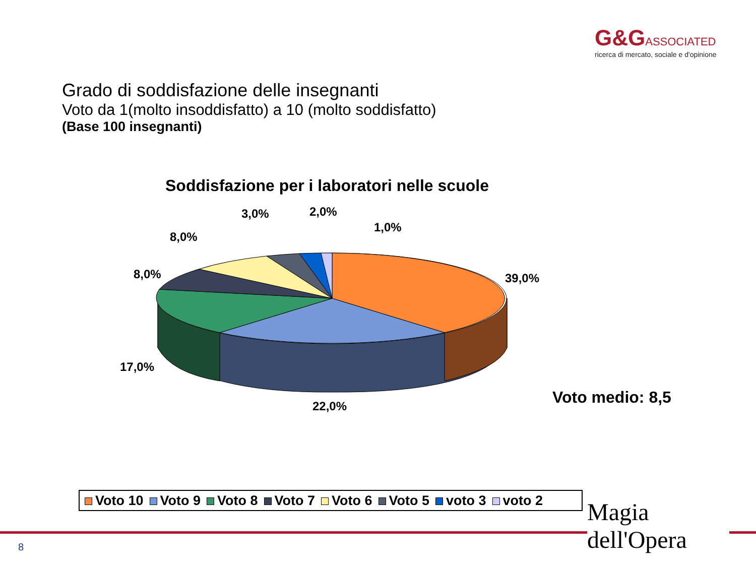G&GASSOCIATED
ricerca di mercato, sociale e d'opinione
Grado di soddisfazione delle insegnanti
Voto da 1(molto insoddisfatto) a 10 (molto soddisfatto)
(Base 100 insegnanti)
Soddisfazione per i laboratori nelle scuole
39,0%
22,0%
17,0%
8,0%
8,0%
3,0%
2,0%
1,0%
Voto medio: 8,5
Voto 10 Voto 9 Voto 8 Voto 7 Voto 6 Voto 5 voto 3 voto 2
8
Magia
dell'Opera